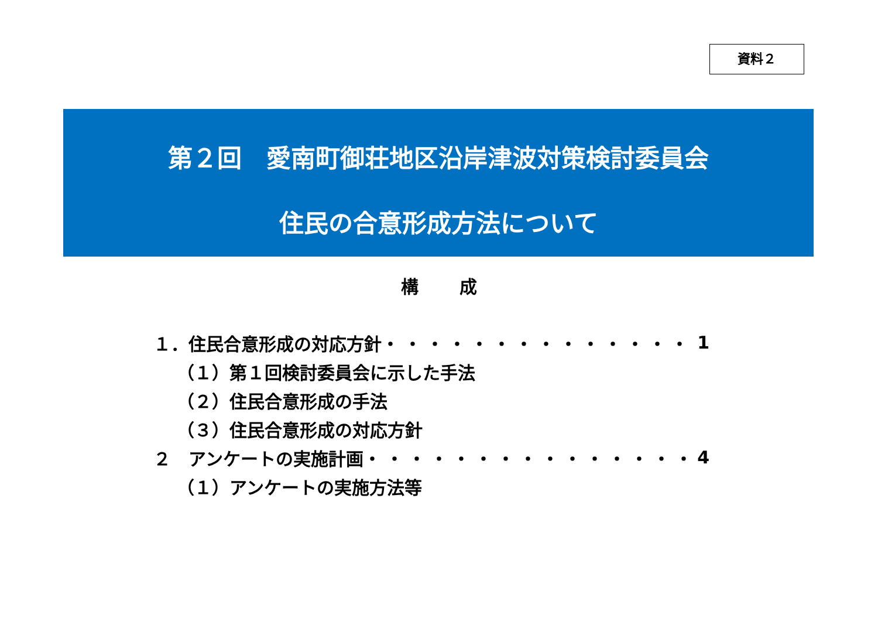資料２
第２回　愛南町御荘地区沿岸津波対策検討委員会
住民の合意形成方法について
構 成
１．住民合意形成の対応方針 ・・・・・・・・・・・・・・ 1
（１）第１回検討委員会に示した手法
（２）住民合意形成の手法
（３）住民合意形成の対応方針
２　アンケートの実施計画 ・・・・・・・・・・・・・・・ 4
（１）アンケートの実施方法等